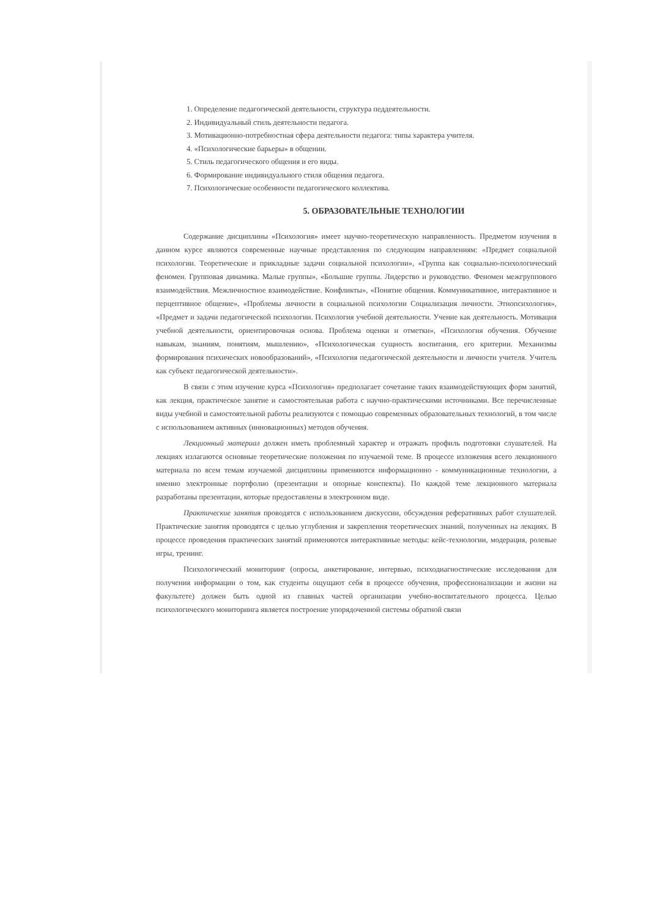1. Определение педагогической деятельности, структура педдеятельности.
2. Индивидуальный стиль деятельности педагога.
3. Мотивационно-потребностная сфера деятельности педагога: типы характера учителя.
4. «Психологические барьеры» в общении.
5. Стиль педагогического общения и его виды.
6. Формирование индивидуального стиля общения педагога.
7. Психологические особенности педагогического коллектива.
5. ОБРАЗОВАТЕЛЬНЫЕ ТЕХНОЛОГИИ
Содержание дисциплины «Психология» имеет научно-теоретическую направленность. Предметом изучения в данном курсе являются современные научные представления по следующим направлениям: «Предмет социальной психологии. Теоретические и прикладные задачи социальной психологии», «Группа как социально-психологический феномен. Групповая динамика. Малые группы», «Большие группы. Лидерство и руководство. Феномен межгруппового взаимодействия. Межличностное взаимодействие. Конфликты», «Понятие общения. Коммуникативное, интерактивное и перцептивное общение», «Проблемы личности в социальной психологии Социализация личности. Этнопсихология», «Предмет и задачи педагогической психологии. Психология учебной деятельности. Учение как деятельность. Мотивация учебной деятельности, ориентировочная основа. Проблема оценки и отметки», «Психология обучения. Обучение навыкам, знаниям, понятиям, мышлению», «Психологическая сущность воспитания, его критерии. Механизмы формирования психических новообразований», «Психология педагогической деятельности и личности учителя. Учитель как субъект педагогической деятельности».
В связи с этим изучение курса «Психология» предполагает сочетание таких взаимодействующих форм занятий, как лекция, практическое занятие и самостоятельная работа с научно-практическими источниками. Все перечисленные виды учебной и самостоятельной работы реализуются с помощью современных образовательных технологий, в том числе с использованием активных (инновационных) методов обучения.
Лекционный материал должен иметь проблемный характер и отражать профиль подготовки слушателей. На лекциях излагаются основные теоретические положения по изучаемой теме. В процессе изложения всего лекционного материала по всем темам изучаемой дисциплины применяются информационно - коммуникационные технологии, а именно электронные портфолио (презентации и опорные конспекты). По каждой теме лекционного материала разработаны презентации, которые предоставлены в электронном виде.
Практические занятия проводятся с использованием дискуссии, обсуждения реферативных работ слушателей. Практические занятия проводятся с целью углубления и закрепления теоретических знаний, полученных на лекциях. В процессе проведения практических занятий применяются интерактивные методы: кейс-технологии, модерация, ролевые игры, тренинг.
Психологический мониторинг (опросы, анкетирование, интервью, психодиагностические исследования для получения информации о том, как студенты ощущают себя в процессе обучения, профессионализации и жизни на факультете) должен быть одной из главных частей организации учебно-воспитательного процесса. Целью психологического мониторинга является построение упорядоченной системы обратной связи